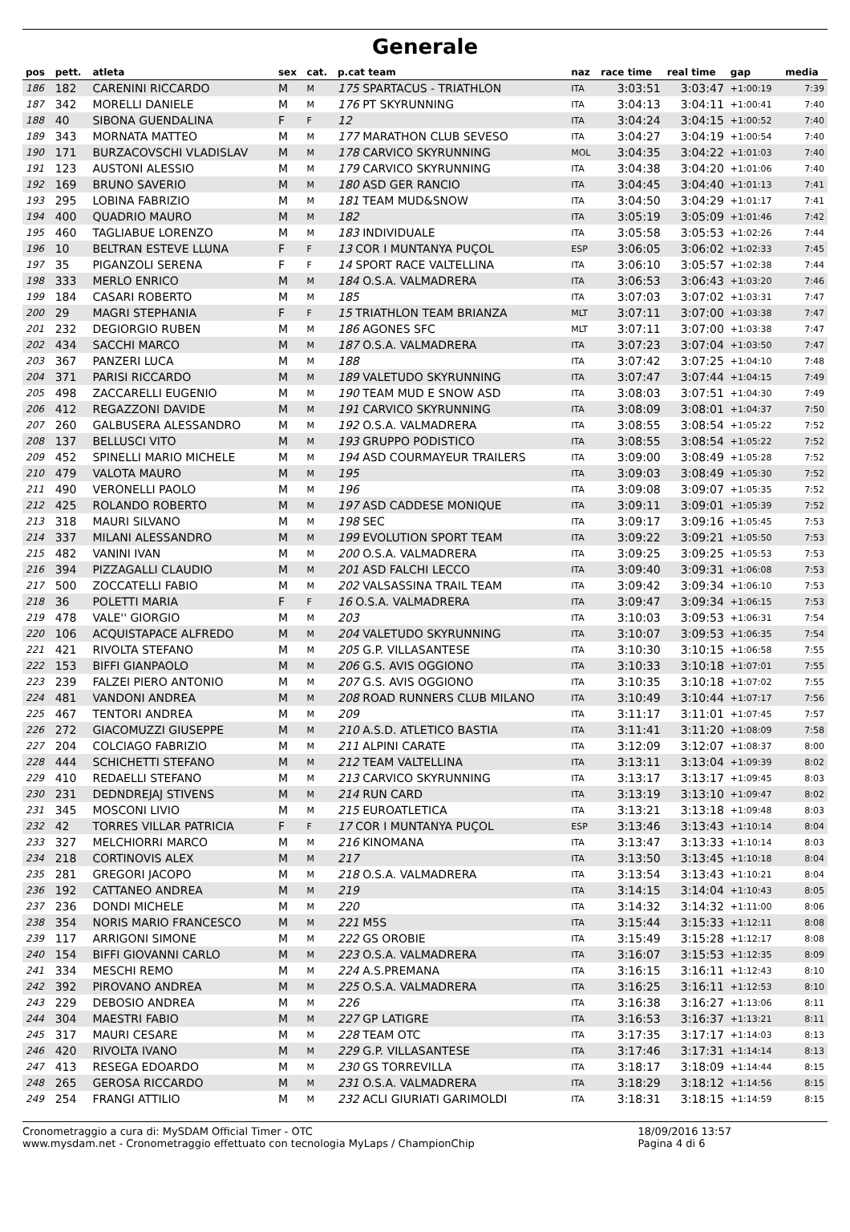Generale
| pos | pett. | atleta | sex | cat. | p.cat team | naz | race time | real time | gap | media |
| --- | --- | --- | --- | --- | --- | --- | --- | --- | --- | --- |
| 186 | 182 | CARENINI RICCARDO | M | M | 175 SPARTACUS - TRIATHLON | ITA | 3:03:51 | 3:03:47 | +1:00:19 | 7:39 |
| 187 | 342 | MORELLI DANIELE | M | M | 176 PT SKYRUNNING | ITA | 3:04:13 | 3:04:11 | +1:00:41 | 7:40 |
| 188 | 40 | SIBONA GUENDALINA | F | F | 12 | ITA | 3:04:24 | 3:04:15 | +1:00:52 | 7:40 |
| 189 | 343 | MORNATA MATTEO | M | M | 177 MARATHON CLUB SEVESO | ITA | 3:04:27 | 3:04:19 | +1:00:54 | 7:40 |
| 190 | 171 | BURZACOVSCHI VLADISLAV | M | M | 178 CARVICO SKYRUNNING | MOL | 3:04:35 | 3:04:22 | +1:01:03 | 7:40 |
| 191 | 123 | AUSTONI ALESSIO | M | M | 179 CARVICO SKYRUNNING | ITA | 3:04:38 | 3:04:20 | +1:01:06 | 7:40 |
| 192 | 169 | BRUNO SAVERIO | M | M | 180 ASD GER RANCIO | ITA | 3:04:45 | 3:04:40 | +1:01:13 | 7:41 |
| 193 | 295 | LOBINA FABRIZIO | M | M | 181 TEAM MUD&SNOW | ITA | 3:04:50 | 3:04:29 | +1:01:17 | 7:41 |
| 194 | 400 | QUADRIO MAURO | M | M | 182 | ITA | 3:05:19 | 3:05:09 | +1:01:46 | 7:42 |
| 195 | 460 | TAGLIABUE LORENZO | M | M | 183 INDIVIDUALE | ITA | 3:05:58 | 3:05:53 | +1:02:26 | 7:44 |
| 196 | 10 | BELTRAN ESTEVE LLUNA | F | F | 13 COR I MUNTANYA PUÇOL | ESP | 3:06:05 | 3:06:02 | +1:02:33 | 7:45 |
| 197 | 35 | PIGANZOLI SERENA | F | F | 14 SPORT RACE VALTELLINA | ITA | 3:06:10 | 3:05:57 | +1:02:38 | 7:44 |
| 198 | 333 | MERLO ENRICO | M | M | 184 O.S.A. VALMADRERA | ITA | 3:06:53 | 3:06:43 | +1:03:20 | 7:46 |
| 199 | 184 | CASARI ROBERTO | M | M | 185 | ITA | 3:07:03 | 3:07:02 | +1:03:31 | 7:47 |
| 200 | 29 | MAGRI STEPHANIA | F | F | 15 TRIATHLON TEAM BRIANZA | MLT | 3:07:11 | 3:07:00 | +1:03:38 | 7:47 |
| 201 | 232 | DEGIORGIO RUBEN | M | M | 186 AGONES SFC | MLT | 3:07:11 | 3:07:00 | +1:03:38 | 7:47 |
| 202 | 434 | SACCHI MARCO | M | M | 187 O.S.A. VALMADRERA | ITA | 3:07:23 | 3:07:04 | +1:03:50 | 7:47 |
| 203 | 367 | PANZERI LUCA | M | M | 188 | ITA | 3:07:42 | 3:07:25 | +1:04:10 | 7:48 |
| 204 | 371 | PARISI RICCARDO | M | M | 189 VALETUDO SKYRUNNING | ITA | 3:07:47 | 3:07:44 | +1:04:15 | 7:49 |
| 205 | 498 | ZACCARELLI EUGENIO | M | M | 190 TEAM MUD E SNOW ASD | ITA | 3:08:03 | 3:07:51 | +1:04:30 | 7:49 |
| 206 | 412 | REGAZZONI DAVIDE | M | M | 191 CARVICO SKYRUNNING | ITA | 3:08:09 | 3:08:01 | +1:04:37 | 7:50 |
| 207 | 260 | GALBUSERA ALESSANDRO | M | M | 192 O.S.A. VALMADRERA | ITA | 3:08:55 | 3:08:54 | +1:05:22 | 7:52 |
| 208 | 137 | BELLUSCI VITO | M | M | 193 GRUPPO PODISTICO | ITA | 3:08:55 | 3:08:54 | +1:05:22 | 7:52 |
| 209 | 452 | SPINELLI MARIO MICHELE | M | M | 194 ASD COURMAYEUR TRAILERS | ITA | 3:09:00 | 3:08:49 | +1:05:28 | 7:52 |
| 210 | 479 | VALOTA MAURO | M | M | 195 | ITA | 3:09:03 | 3:08:49 | +1:05:30 | 7:52 |
| 211 | 490 | VERONELLI PAOLO | M | M | 196 | ITA | 3:09:08 | 3:09:07 | +1:05:35 | 7:52 |
| 212 | 425 | ROLANDO ROBERTO | M | M | 197 ASD CADDESE MONIQUE | ITA | 3:09:11 | 3:09:01 | +1:05:39 | 7:52 |
| 213 | 318 | MAURI SILVANO | M | M | 198 SEC | ITA | 3:09:17 | 3:09:16 | +1:05:45 | 7:53 |
| 214 | 337 | MILANI ALESSANDRO | M | M | 199 EVOLUTION SPORT TEAM | ITA | 3:09:22 | 3:09:21 | +1:05:50 | 7:53 |
| 215 | 482 | VANINI IVAN | M | M | 200 O.S.A. VALMADRERA | ITA | 3:09:25 | 3:09:25 | +1:05:53 | 7:53 |
| 216 | 394 | PIZZAGALLI CLAUDIO | M | M | 201 ASD FALCHI LECCO | ITA | 3:09:40 | 3:09:31 | +1:06:08 | 7:53 |
| 217 | 500 | ZOCCATELLI FABIO | M | M | 202 VALSASSINA TRAIL TEAM | ITA | 3:09:42 | 3:09:34 | +1:06:10 | 7:53 |
| 218 | 36 | POLETTI MARIA | F | F | 16 O.S.A. VALMADRERA | ITA | 3:09:47 | 3:09:34 | +1:06:15 | 7:53 |
| 219 | 478 | VALE'' GIORGIO | M | M | 203 | ITA | 3:10:03 | 3:09:53 | +1:06:31 | 7:54 |
| 220 | 106 | ACQUISTAPACE ALFREDO | M | M | 204 VALETUDO SKYRUNNING | ITA | 3:10:07 | 3:09:53 | +1:06:35 | 7:54 |
| 221 | 421 | RIVOLTA STEFANO | M | M | 205 G.P. VILLASANTESE | ITA | 3:10:30 | 3:10:15 | +1:06:58 | 7:55 |
| 222 | 153 | BIFFI GIANPAOLO | M | M | 206 G.S. AVIS OGGIONO | ITA | 3:10:33 | 3:10:18 | +1:07:01 | 7:55 |
| 223 | 239 | FALZEI PIERO ANTONIO | M | M | 207 G.S. AVIS OGGIONO | ITA | 3:10:35 | 3:10:18 | +1:07:02 | 7:55 |
| 224 | 481 | VANDONI ANDREA | M | M | 208 ROAD RUNNERS CLUB MILANO | ITA | 3:10:49 | 3:10:44 | +1:07:17 | 7:56 |
| 225 | 467 | TENTORI ANDREA | M | M | 209 | ITA | 3:11:17 | 3:11:01 | +1:07:45 | 7:57 |
| 226 | 272 | GIACOMUZZI GIUSEPPE | M | M | 210 A.S.D. ATLETICO BASTIA | ITA | 3:11:41 | 3:11:20 | +1:08:09 | 7:58 |
| 227 | 204 | COLCIAGO FABRIZIO | M | M | 211 ALPINI CARATE | ITA | 3:12:09 | 3:12:07 | +1:08:37 | 8:00 |
| 228 | 444 | SCHICHETTI STEFANO | M | M | 212 TEAM VALTELLINA | ITA | 3:13:11 | 3:13:04 | +1:09:39 | 8:02 |
| 229 | 410 | REDAELLI STEFANO | M | M | 213 CARVICO SKYRUNNING | ITA | 3:13:17 | 3:13:17 | +1:09:45 | 8:03 |
| 230 | 231 | DEDNDREJAJ STIVENS | M | M | 214 RUN CARD | ITA | 3:13:19 | 3:13:10 | +1:09:47 | 8:02 |
| 231 | 345 | MOSCONI LIVIO | M | M | 215 EUROATLETICA | ITA | 3:13:21 | 3:13:18 | +1:09:48 | 8:03 |
| 232 | 42 | TORRES VILLAR PATRICIA | F | F | 17 COR I MUNTANYA PUÇOL | ESP | 3:13:46 | 3:13:43 | +1:10:14 | 8:04 |
| 233 | 327 | MELCHIORRI MARCO | M | M | 216 KINOMANA | ITA | 3:13:47 | 3:13:33 | +1:10:14 | 8:03 |
| 234 | 218 | CORTINOVIS ALEX | M | M | 217 | ITA | 3:13:50 | 3:13:45 | +1:10:18 | 8:04 |
| 235 | 281 | GREGORI JACOPO | M | M | 218 O.S.A. VALMADRERA | ITA | 3:13:54 | 3:13:43 | +1:10:21 | 8:04 |
| 236 | 192 | CATTANEO ANDREA | M | M | 219 | ITA | 3:14:15 | 3:14:04 | +1:10:43 | 8:05 |
| 237 | 236 | DONDI MICHELE | M | M | 220 | ITA | 3:14:32 | 3:14:32 | +1:11:00 | 8:06 |
| 238 | 354 | NORIS MARIO FRANCESCO | M | M | 221 M5S | ITA | 3:15:44 | 3:15:33 | +1:12:11 | 8:08 |
| 239 | 117 | ARRIGONI SIMONE | M | M | 222 GS OROBIE | ITA | 3:15:49 | 3:15:28 | +1:12:17 | 8:08 |
| 240 | 154 | BIFFI GIOVANNI CARLO | M | M | 223 O.S.A. VALMADRERA | ITA | 3:16:07 | 3:15:53 | +1:12:35 | 8:09 |
| 241 | 334 | MESCHI REMO | M | M | 224 A.S.PREMANA | ITA | 3:16:15 | 3:16:11 | +1:12:43 | 8:10 |
| 242 | 392 | PIROVANO ANDREA | M | M | 225 O.S.A. VALMADRERA | ITA | 3:16:25 | 3:16:11 | +1:12:53 | 8:10 |
| 243 | 229 | DEBOSIO ANDREA | M | M | 226 | ITA | 3:16:38 | 3:16:27 | +1:13:06 | 8:11 |
| 244 | 304 | MAESTRI FABIO | M | M | 227 GP LATIGRE | ITA | 3:16:53 | 3:16:37 | +1:13:21 | 8:11 |
| 245 | 317 | MAURI CESARE | M | M | 228 TEAM OTC | ITA | 3:17:35 | 3:17:17 | +1:14:03 | 8:13 |
| 246 | 420 | RIVOLTA IVANO | M | M | 229 G.P. VILLASANTESE | ITA | 3:17:46 | 3:17:31 | +1:14:14 | 8:13 |
| 247 | 413 | RESEGA EDOARDO | M | M | 230 GS TORREVILLA | ITA | 3:18:17 | 3:18:09 | +1:14:44 | 8:15 |
| 248 | 265 | GEROSA RICCARDO | M | M | 231 O.S.A. VALMADRERA | ITA | 3:18:29 | 3:18:12 | +1:14:56 | 8:15 |
| 249 | 254 | FRANGI ATTILIO | M | M | 232 ACLI GIURIATI GARIMOLDI | ITA | 3:18:31 | 3:18:15 | +1:14:59 | 8:15 |
Cronometraggio a cura di: MySDAM Official Timer - OTC
www.mysdam.net - Cronometraggio effettuato con tecnologia MyLaps / ChampionChip
18/09/2016 13:57
Pagina 4 di 6